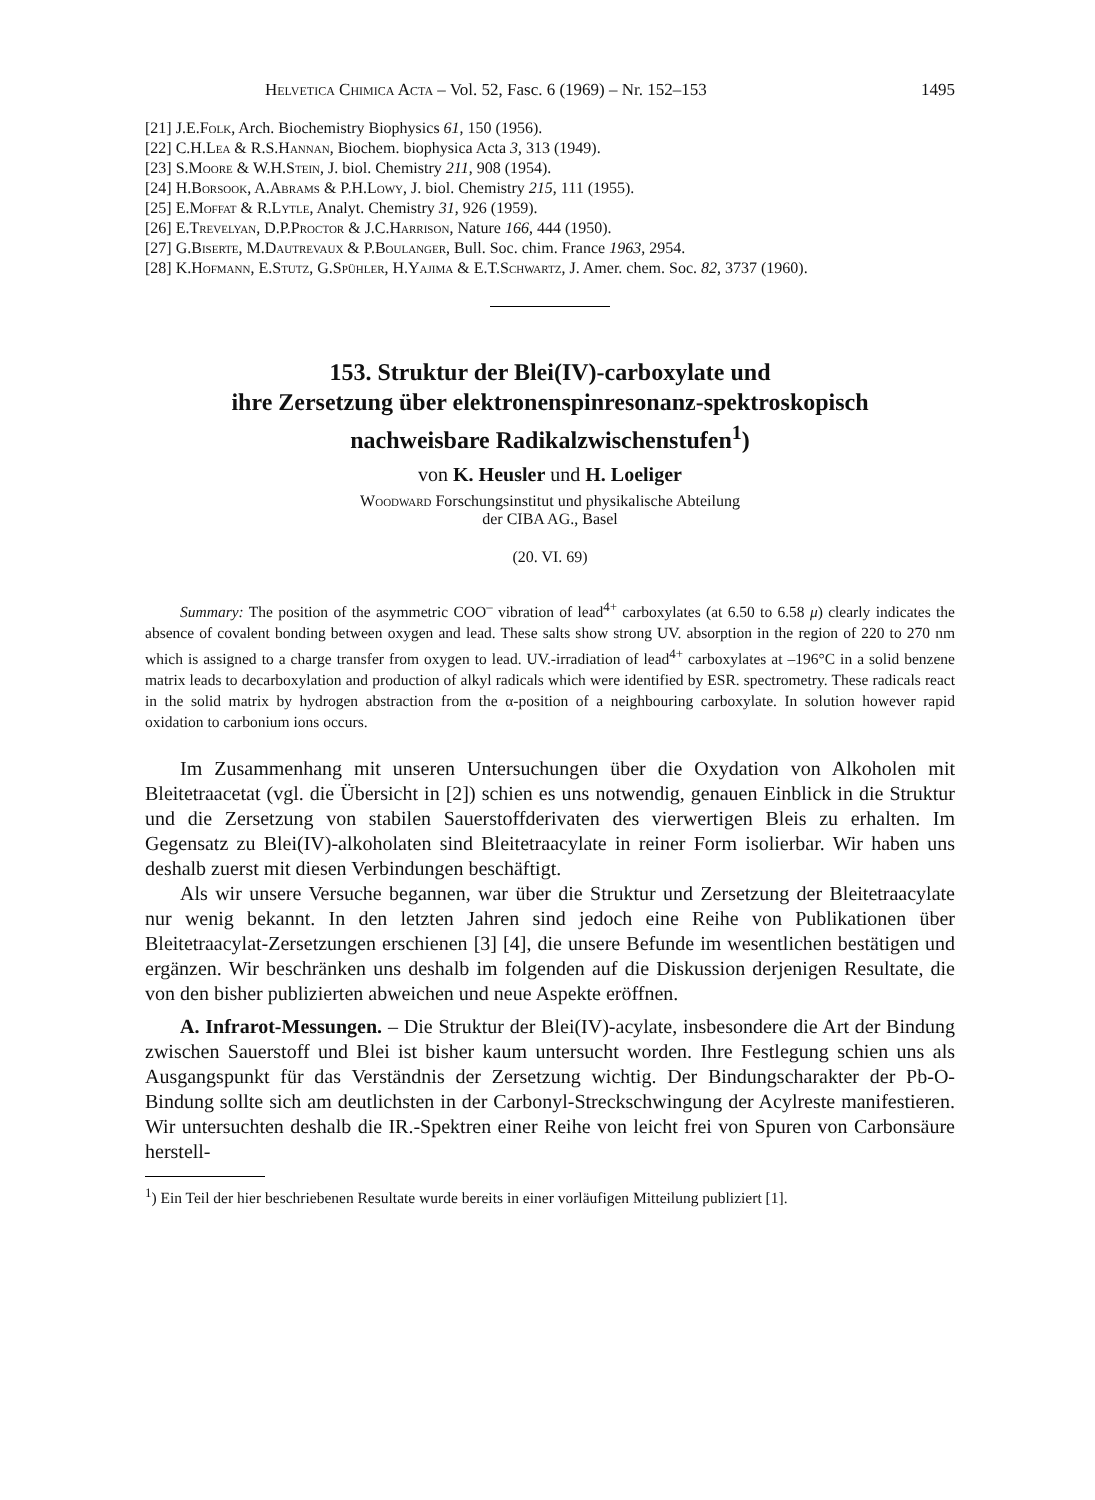Helvetica Chimica Acta – Vol. 52, Fasc. 6 (1969) – Nr. 152–153 1495
[21] J.E.Folk, Arch. Biochemistry Biophysics 61, 150 (1956).
[22] C.H.Lea & R.S.Hannan, Biochem. biophysica Acta 3, 313 (1949).
[23] S.Moore & W.H.Stein, J. biol. Chemistry 211, 908 (1954).
[24] H.Borsook, A.Abrams & P.H.Lowy, J. biol. Chemistry 215, 111 (1955).
[25] E.Moffat & R.Lytle, Analyt. Chemistry 31, 926 (1959).
[26] E.Trevelyan, D.P.Proctor & J.C.Harrison, Nature 166, 444 (1950).
[27] G.Biserte, M.Dautrevaux & P.Boulanger, Bull. Soc. chim. France 1963, 2954.
[28] K.Hofmann, E.Stutz, G.Spühler, H.Yajima & E.T.Schwartz, J. Amer. chem. Soc. 82, 3737 (1960).
153. Struktur der Blei(IV)-carboxylate und
ihre Zersetzung über elektronenspinresonanz-spektroskopisch
nachweisbare Radikalzwischenstufen<sup>1</sup>)
von K. Heusler und H. Loeliger
Woodward Forschungsinstitut und physikalische Abteilung
der CIBA AG., Basel
(20. VI. 69)
Summary: The position of the asymmetric COO<sup>–</sup> vibration of lead<sup>4+</sup> carboxylates (at 6.50 to 6.58 μ) clearly indicates the absence of covalent bonding between oxygen and lead. These salts show strong UV. absorption in the region of 220 to 270 nm which is assigned to a charge transfer from oxygen to lead. UV.-irradiation of lead<sup>4+</sup> carboxylates at –196°C in a solid benzene matrix leads to decarboxylation and production of alkyl radicals which were identified by ESR. spectrometry. These radicals react in the solid matrix by hydrogen abstraction from the α-position of a neighbouring carboxylate. In solution however rapid oxidation to carbonium ions occurs.
Im Zusammenhang mit unseren Untersuchungen über die Oxydation von Alkoholen mit Bleitetraacetat (vgl. die Übersicht in [2]) schien es uns notwendig, genauen Einblick in die Struktur und die Zersetzung von stabilen Sauerstoffderivaten des vierwertigen Bleis zu erhalten. Im Gegensatz zu Blei(IV)-alkoholaten sind Bleitetraacylate in reiner Form isolierbar. Wir haben uns deshalb zuerst mit diesen Verbindungen beschäftigt.
Als wir unsere Versuche begannen, war über die Struktur und Zersetzung der Bleitetraacylate nur wenig bekannt. In den letzten Jahren sind jedoch eine Reihe von Publikationen über Bleitetraacylat-Zersetzungen erschienen [3] [4], die unsere Befunde im wesentlichen bestätigen und ergänzen. Wir beschränken uns deshalb im folgenden auf die Diskussion derjenigen Resultate, die von den bisher publizierten abweichen und neue Aspekte eröffnen.
A. Infrarot-Messungen. – Die Struktur der Blei(IV)-acylate, insbesondere die Art der Bindung zwischen Sauerstoff und Blei ist bisher kaum untersucht worden. Ihre Festlegung schien uns als Ausgangspunkt für das Verständnis der Zersetzung wichtig. Der Bindungscharakter der Pb-O-Bindung sollte sich am deutlichsten in der Carbonyl-Streckschwingung der Acylreste manifestieren. Wir untersuchten deshalb die IR.-Spektren einer Reihe von leicht frei von Spuren von Carbonsäure herstell-
<sup>1</sup>) Ein Teil der hier beschriebenen Resultate wurde bereits in einer vorläufigen Mitteilung publiziert [1].